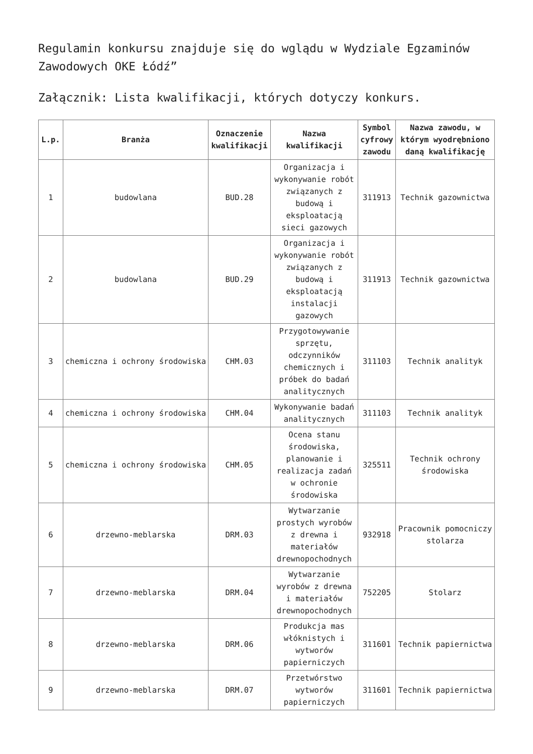Regulamin konkursu znajduje się do wglądu w Wydziale Egzaminów Zawodowych OKE Łódź”
Załącznik: Lista kwalifikacji, których dotyczy konkurs.
| L.p. | Branża | Oznaczenie kwalifikacji | Nazwa kwalifikacji | Symbol cyfrowy zawodu | Nazwa zawodu, w którym wyodrębniono daną kwalifikację |
| --- | --- | --- | --- | --- | --- |
| 1 | budowlana | BUD.28 | Organizacja i wykonywanie robót związanych z budową i eksploatacją sieci gazowych | 311913 | Technik gazownictwa |
| 2 | budowlana | BUD.29 | Organizacja i wykonywanie robót związanych z budową i eksploatacją instalacji gazowych | 311913 | Technik gazownictwa |
| 3 | chemiczna i ochrony środowiska | CHM.03 | Przygotowywanie sprzętu, odczynników chemicznych i próbek do badań analitycznych | 311103 | Technik analityk |
| 4 | chemiczna i ochrony środowiska | CHM.04 | Wykonywanie badań analitycznych | 311103 | Technik analityk |
| 5 | chemiczna i ochrony środowiska | CHM.05 | Ocena stanu środowiska, planowanie i realizacja zadań w ochronie środowiska | 325511 | Technik ochrony środowiska |
| 6 | drzewno-meblarska | DRM.03 | Wytwarzanie prostych wyrobów z drewna i materiałów drewnopochodnych | 932918 | Pracownik pomocniczy stolarza |
| 7 | drzewno-meblarska | DRM.04 | Wytwarzanie wyrobów z drewna i materiałów drewnopochodnych | 752205 | Stolarz |
| 8 | drzewno-meblarska | DRM.06 | Produkcja mas włóknistych i wytworów papierniczych | 311601 | Technik papiernictwa |
| 9 | drzewno-meblarska | DRM.07 | Przetwórstwo wytworów papierniczych | 311601 | Technik papiernictwa |